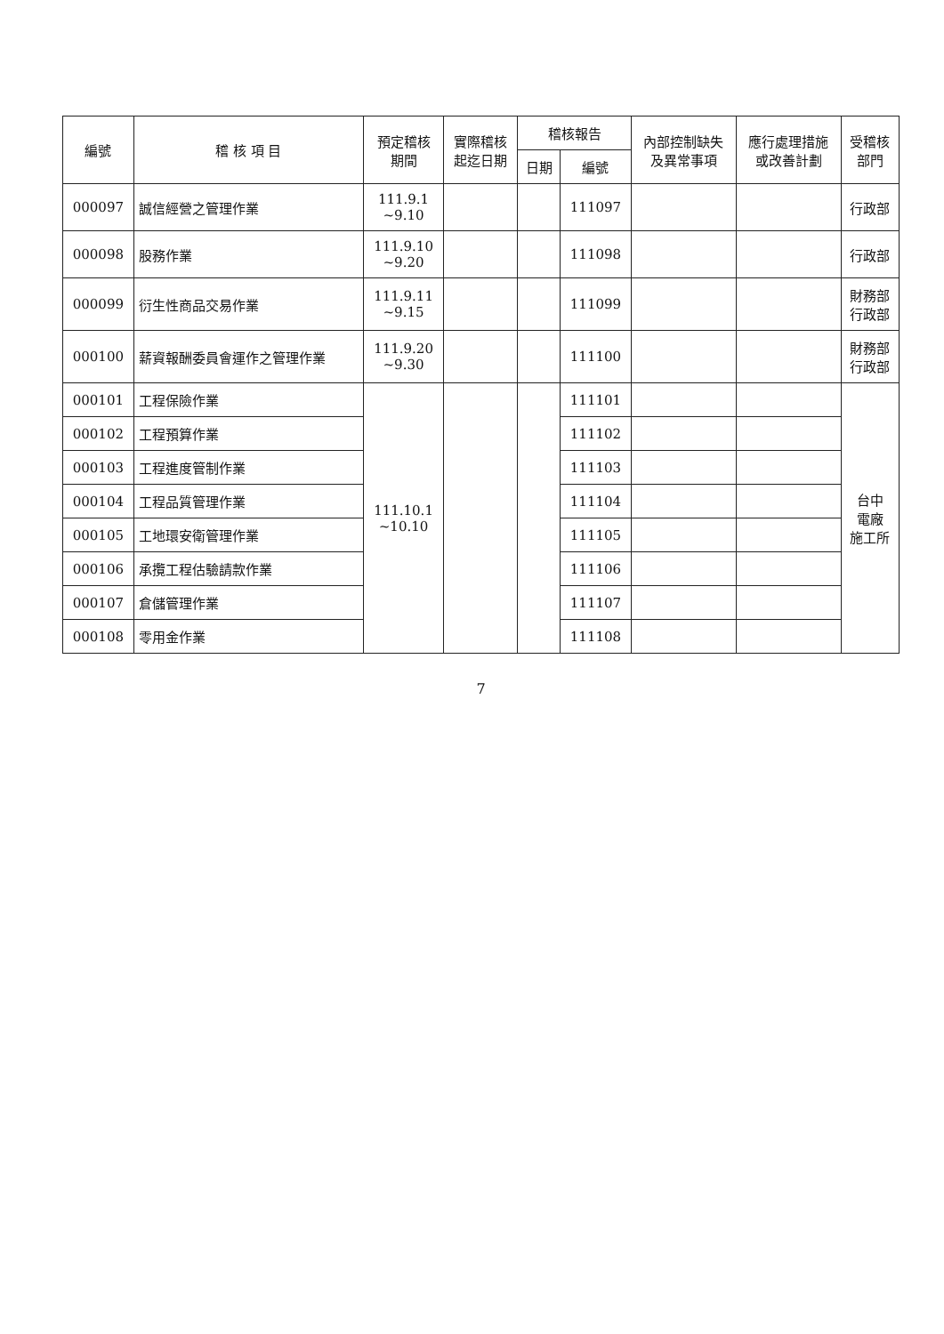| 編號 | 稽 核 項 目 | 預定稽核 期間 | 實際稽核 起迄日期 | 稽核報告 | | 內部控制缺失 及異常事項 | 應行處理措施 或改善計劃 | 受稽核 部門 |
| --- | --- | --- | --- | --- | --- | --- | --- | --- |
| | | | | 日期 | 編號 | | | |
| 000097 | 誠信經營之管理作業 | 111.9.1 ~9.10 | | | 111097 | | | 行政部 |
| 000098 | 股務作業 | 111.9.10 ~9.20 | | | 111098 | | | 行政部 |
| 000099 | 衍生性商品交易作業 | 111.9.11 ~9.15 | | | 111099 | | | 財務部 行政部 |
| 000100 | 薪資報酬委員會運作之管理作業 | 111.9.20 ~9.30 | | | 111100 | | | 財務部 行政部 |
| 000101 | 工程保險作業 | 111.10.1 ~10.10 | | | 111101 | | | 台中 電廠 施工所 |
| 000102 | 工程預算作業 | | | | 111102 | | | |
| 000103 | 工程進度管制作業 | | | | 111103 | | | |
| 000104 | 工程品質管理作業 | | | | 111104 | | | |
| 000105 | 工地環安衛管理作業 | | | | 111105 | | | |
| 000106 | 承攬工程估驗請款作業 | | | | 111106 | | | |
| 000107 | 倉儲管理作業 | | | | 111107 | | | |
| 000108 | 零用金作業 | | | | 111108 | | | |
7